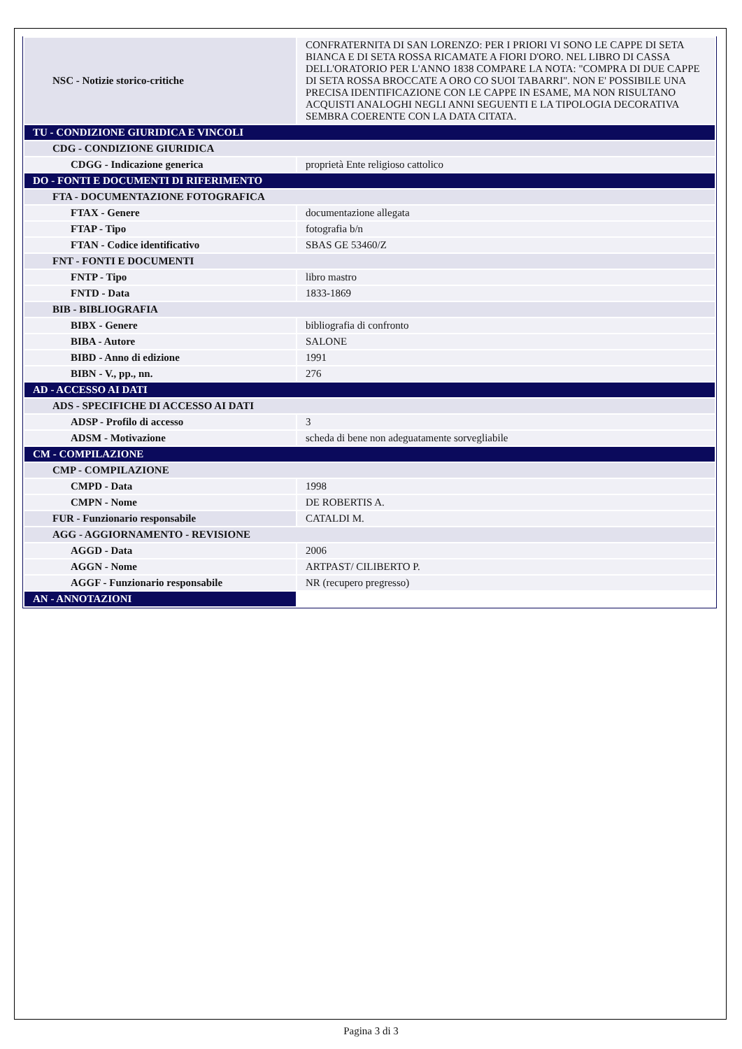| NSC - Notizie storico-critiche | CONFRATERNITA DI SAN LORENZO: PER I PRIORI VI SONO LE CAPPE DI SETA BIANCA E DI SETA ROSSA RICAMATE A FIORI D'ORO. NEL LIBRO DI CASSA DELL'ORATORIO PER L'ANNO 1838 COMPARE LA NOTA: "COMPRA DI DUE CAPPE DI SETA ROSSA BROCCATE A ORO CO SUOI TABARRI". NON E' POSSIBILE UNA PRECISA IDENTIFICAZIONE CON LE CAPPE IN ESAME, MA NON RISULTANO ACQUISTI ANALOGHI NEGLI ANNI SEGUENTI E LA TIPOLOGIA DECORATIVA SEMBRA COERENTE CON LA DATA CITATA. |
| TU - CONDIZIONE GIURIDICA E VINCOLI | |
| CDG - CONDIZIONE GIURIDICA | |
| CDGG - Indicazione generica | proprietà Ente religioso cattolico |
| DO - FONTI E DOCUMENTI DI RIFERIMENTO | |
| FTA - DOCUMENTAZIONE FOTOGRAFICA | |
| FTAX - Genere | documentazione allegata |
| FTAP - Tipo | fotografia b/n |
| FTAN - Codice identificativo | SBAS GE 53460/Z |
| FNT - FONTI E DOCUMENTI | |
| FNTP - Tipo | libro mastro |
| FNTD - Data | 1833-1869 |
| BIB - BIBLIOGRAFIA | |
| BIBX - Genere | bibliografia di confronto |
| BIBA - Autore | SALONE |
| BIBD - Anno di edizione | 1991 |
| BIBN - V., pp., nn. | 276 |
| AD - ACCESSO AI DATI | |
| ADS - SPECIFICHE DI ACCESSO AI DATI | |
| ADSP - Profilo di accesso | 3 |
| ADSM - Motivazione | scheda di bene non adeguatamente sorvegliabile |
| CM - COMPILAZIONE | |
| CMP - COMPILAZIONE | |
| CMPD - Data | 1998 |
| CMPN - Nome | DE ROBERTIS A. |
| FUR - Funzionario responsabile | CATALDI M. |
| AGG - AGGIORNAMENTO - REVISIONE | |
| AGGD - Data | 2006 |
| AGGN - Nome | ARTPAST/ CILIBERTO P. |
| AGGF - Funzionario responsabile | NR (recupero pregresso) |
| AN - ANNOTAZIONI | |
Pagina 3 di 3